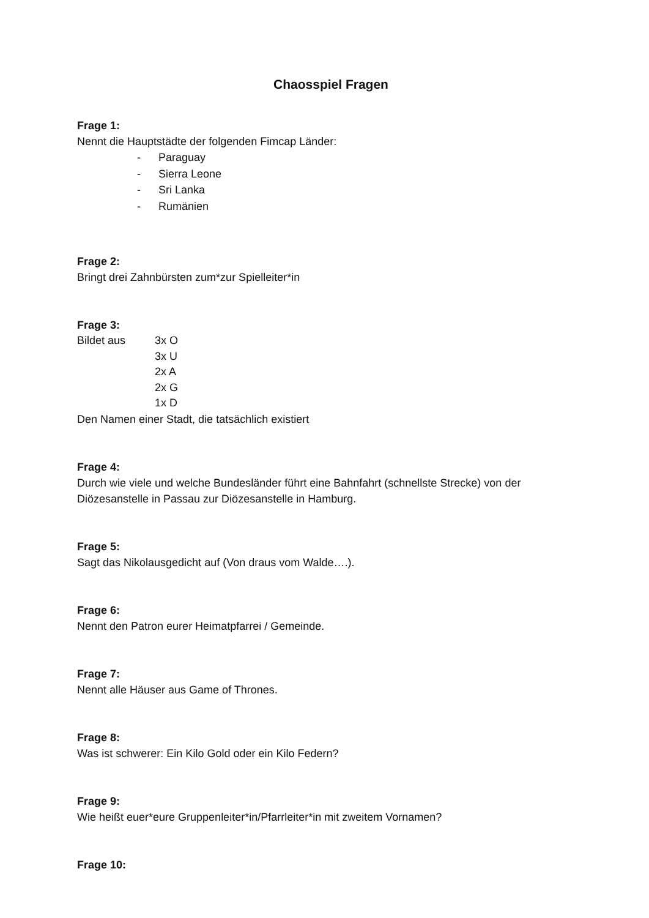Chaosspiel Fragen
Frage 1:
Nennt die Hauptstädte der folgenden Fimcap Länder:
- Paraguay
- Sierra Leone
- Sri Lanka
- Rumänien
Frage 2:
Bringt drei Zahnbürsten zum*zur Spielleiter*in
Frage 3:
Bildet aus 3x O
3x U
2x A
2x G
1x D
Den Namen einer Stadt, die tatsächlich existiert
Frage 4:
Durch wie viele und welche Bundesländer führt eine Bahnfahrt (schnellste Strecke) von der Diözesanstelle in Passau zur Diözesanstelle in Hamburg.
Frage 5:
Sagt das Nikolausgedicht auf (Von draus vom Walde….).
Frage 6:
Nennt den Patron eurer Heimatpfarrei / Gemeinde.
Frage 7:
Nennt alle Häuser aus Game of Thrones.
Frage 8:
Was ist schwerer: Ein Kilo Gold oder ein Kilo Federn?
Frage 9:
Wie heißt euer*eure Gruppenleiter*in/Pfarrleiter*in mit zweitem Vornamen?
Frage 10: